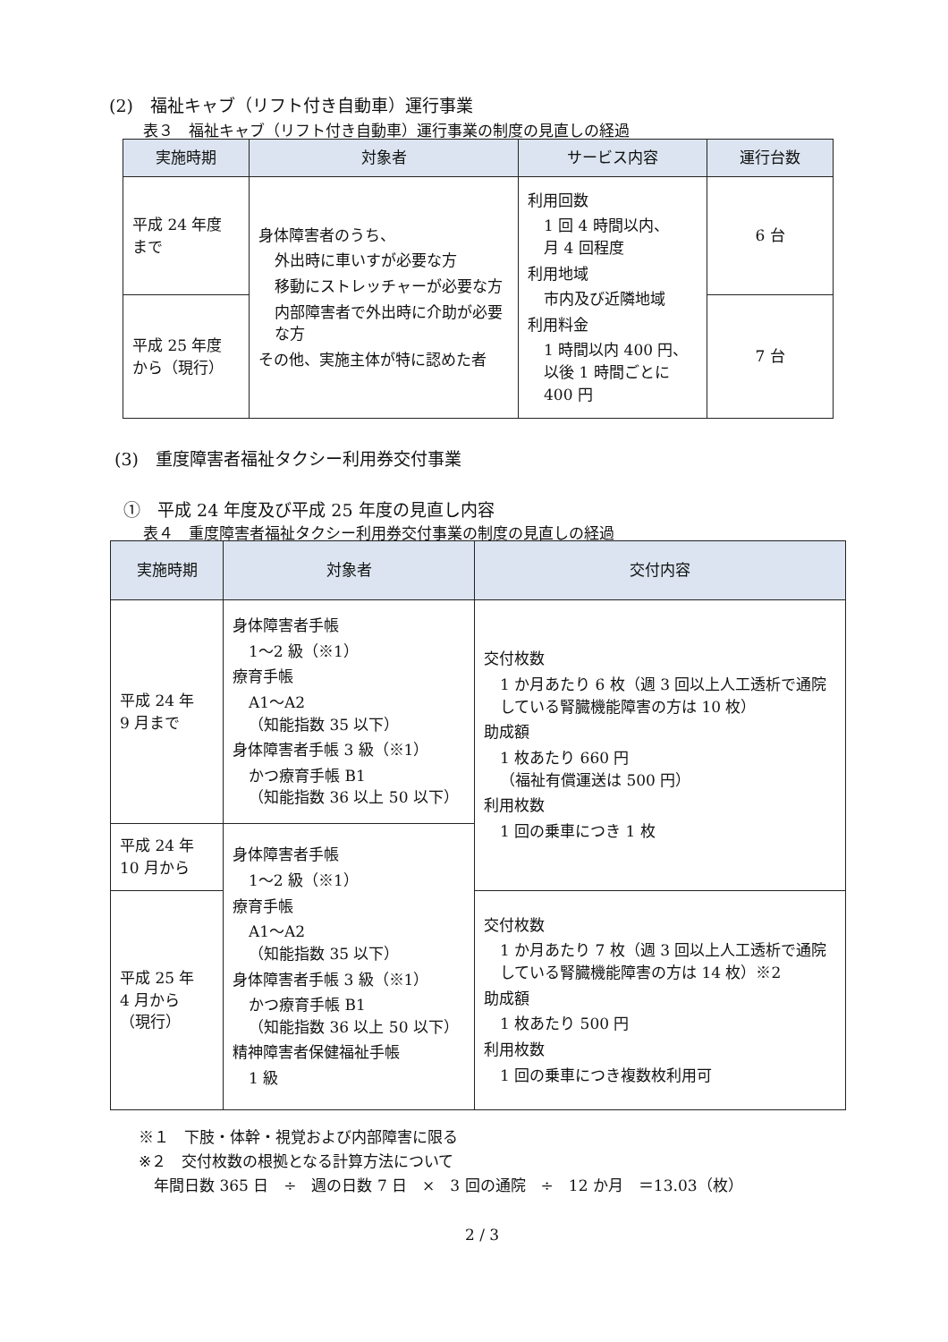(2)　福祉キャブ（リフト付き自動車）運行事業
表３　福祉キャブ（リフト付き自動車）運行事業の制度の見直しの経過
| 実施時期 | 対象者 | サービス内容 | 運行台数 |
| --- | --- | --- | --- |
| 平成 24 年度 まで | 身体障害者のうち、 外出時に車いすが必要な方 移動にストレッチャーが必要な方 内部障害者で外出時に介助が必要な方 その他、実施主体が特に認めた者 | 利用回数 1 回 4 時間以内、 月 4 回程度 利用地域 市内及び近隣地域 利用料金 1 時間以内 400 円、以後 1 時間ごとに 400 円 | 6 台 |
| 平成 25 年度 から（現行） | | | 7 台 |
(3)　重度障害者福祉タクシー利用券交付事業
①　平成 24 年度及び平成 25 年度の見直し内容
表４　重度障害者福祉タクシー利用券交付事業の制度の見直しの経過
| 実施時期 | 対象者 | 交付内容 |
| --- | --- | --- |
| 平成 24 年 9 月まで | 身体障害者手帳 1〜2 級（※1） 療育手帳 A1〜A2 （知能指数 35 以下） 身体障害者手帳 3 級（※1） かつ療育手帳 B1 （知能指数 36 以上 50 以下） | 交付枚数 1 か月あたり 6 枚（週 3 回以上人工透析で通院している腎臓機能障害の方は 10 枚） 助成額 1 枚あたり 660 円 （福祉有償運送は 500 円） 利用枚数 1 回の乗車につき 1 枚 |
| 平成 24 年 10 月から | 身体障害者手帳 1〜2 級（※1） 療育手帳 A1〜A2 （知能指数 35 以下） 身体障害者手帳 3 級（※1） かつ療育手帳 B1 （知能指数 36 以上 50 以下） 精神障害者保健福祉手帳 1 級 | |
| 平成 25 年 4 月から （現行） | | 交付枚数 1 か月あたり 7 枚（週 3 回以上人工透析で通院している腎臓機能障害の方は 14 枚）※2 助成額 1 枚あたり 500 円 利用枚数 1 回の乗車につき複数枚利用可 |
※１　下肢・体幹・視覚および内部障害に限る
※２　交付枚数の根拠となる計算方法について
　年間日数 365 日　÷　週の日数 7 日　×　3 回の通院　÷　12 か月　＝13.03（枚）
2 / 3